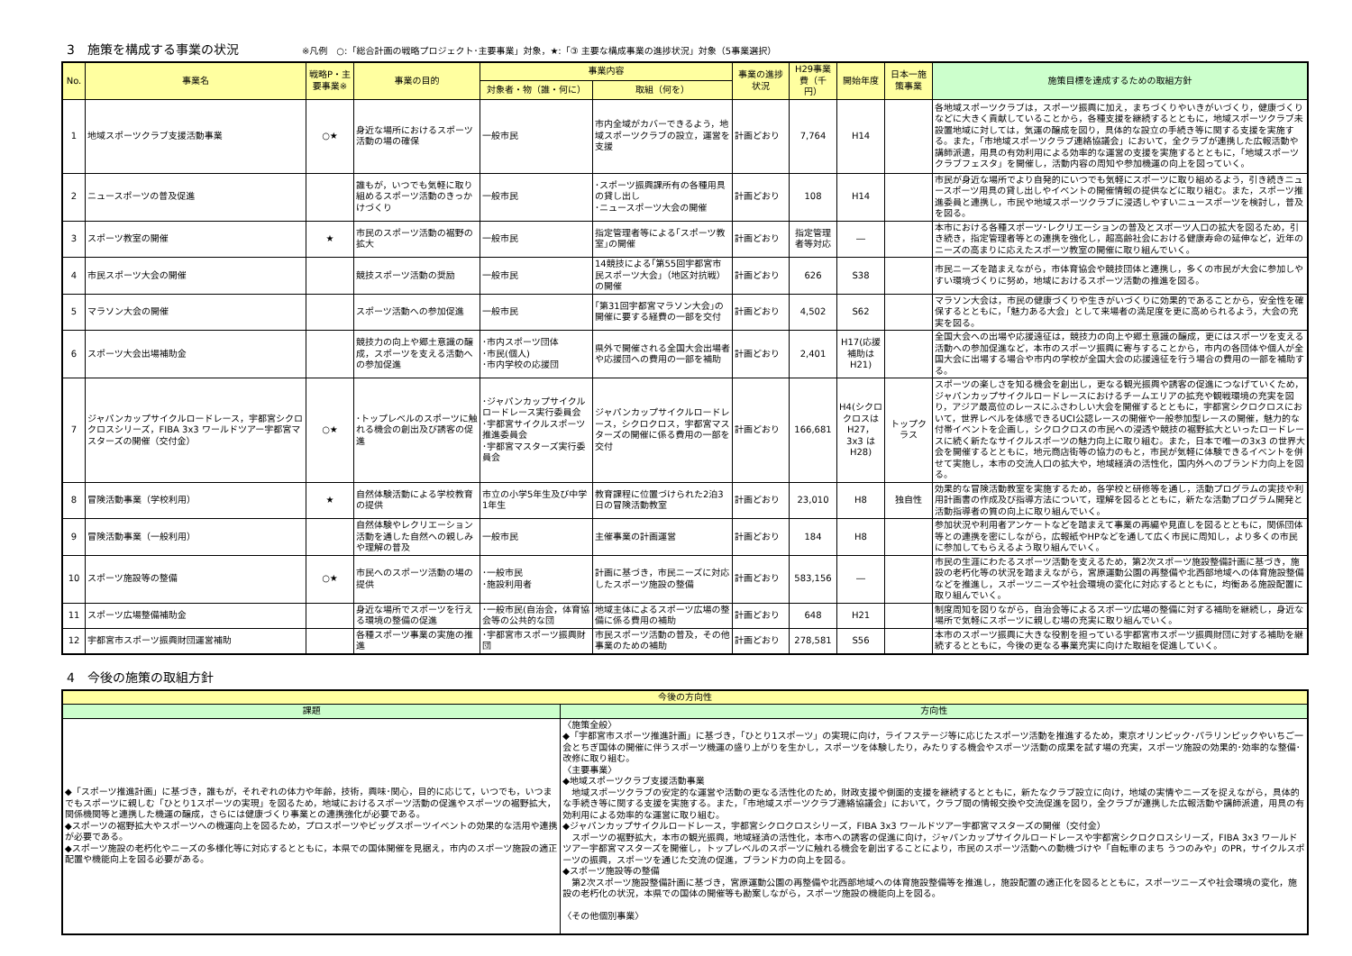3　施策を構成する事業の状況 ※凡例　○:「総合計画の戦略プロジェクト･主要事業」対象，★:「③ 主要な構成事業の進捗状況」対象（5事業選択）
| No. | 事業名 | 戦略P・主要事業※ | 事業の目的 | 事業内容 | | 事業の進捗状況 | H29事業費（千円） | 開始年度 | 日本一施策事業 | 施策目標を達成するための取組方針 |
| --- | --- | --- | --- | --- | --- | --- | --- | --- | --- | --- |
| | | | | 対象者・物（誰・何に） | 取組（何を） | | | | | |
| 1 | 地域スポーツクラブ支援活動事業 | ○★ | 身近な場所におけるスポーツ活動の場の確保 | 一般市民 | 市内全域がカバーできるよう，地域スポーツクラブの設立，運営を支援 | 計画どおり | 7,764 | H14 | | 各地域スポーツクラブは，スポーツ振興に加え，まちづくりやいきがいづくり，健康づくりなどに大きく貢献していることから，各種支援を継続するとともに，地域スポーツクラブ未設置地域に対しては，気運の醸成を図り，具体的な設立の手続き等に関する支援を実施する。また，「市地域スポーツクラブ連絡協議会」において，全クラブが連携した広報活動や講師派遣，用具の有効利用による効率的な運営の支援を実施するとともに，「地域スポーツクラブフェスタ」を開催し，活動内容の周知や参加機運の向上を図っていく。 |
| 2 | ニュースポーツの普及促進 | | 誰もが，いつでも気軽に取り組めるスポーツ活動のきっかけづくり | 一般市民 | ･スポーツ振興課所有の各種用具の貸し出し ･ニュースポーツ大会の開催 | 計画どおり | 108 | H14 | | 市民が身近な場所でより自発的にいつでも気軽にスポーツに取り組めるよう，引き続きニュースポーツ用具の貸し出しやイベントの開催情報の提供などに取り組む。また，スポーツ推進委員と連携し，市民や地域スポーツクラブに浸透しやすいニュースポーツを検討し，普及を図る。 |
| 3 | スポーツ教室の開催 | ★ | 市民のスポーツ活動の裾野の拡大 | 一般市民 | 指定管理者等による｢スポーツ教室｣の開催 | 計画どおり | 指定管理者等対応 | ― | | 本市における各種スポーツ･レクリエーションの普及とスポーツ人口の拡大を図るため，引き続き，指定管理者等との連携を強化し，超高齢社会における健康寿命の延伸など，近年のニーズの高まりに応えたスポーツ教室の開催に取り組んでいく。 |
| 4 | 市民スポーツ大会の開催 | | 競技スポーツ活動の奨励 | 一般市民 | 14競技による｢第55回宇都宮市民スポーツ大会｣（地区対抗戦）の開催 | 計画どおり | 626 | S38 | | 市民ニーズを踏まえながら，市体育協会や競技団体と連携し，多くの市民が大会に参加しやすい環境づくりに努め，地域におけるスポーツ活動の推進を図る。 |
| 5 | マラソン大会の開催 | | スポーツ活動への参加促進 | 一般市民 | ｢第31回宇都宮マラソン大会｣の開催に要する経費の一部を交付 | 計画どおり | 4,502 | S62 | | マラソン大会は，市民の健康づくりや生きがいづくりに効果的であることから，安全性を確保するとともに，「魅力ある大会」として来場者の満足度を更に高められるよう，大会の充実を図る。 |
| 6 | スポーツ大会出場補助金 | | 競技力の向上や郷土意識の醸成，スポーツを支える活動への参加促進 | ･市内スポーツ団体 ･市民(個人) ･市内学校の応援団 | 県外で開催される全国大会出場者や応援団への費用の一部を補助 | 計画どおり | 2,401 | H17(応援補助はH21) | | 全国大会への出場や応援遠征は，競技力の向上や郷土意識の醸成，更にはスポーツを支える活動への参加促進など，本市のスポーツ振興に寄与することから，市内の各団体や個人が全国大会に出場する場合や市内の学校が全国大会の応援遠征を行う場合の費用の一部を補助する。 |
| 7 | ジャパンカップサイクルロードレース，宇都宮シクロクロスシリーズ，FIBA 3x3 ワールドツアー宇都宮マスターズの開催（交付金） | ○★ | ･トップレベルのスポーツに触れる機会の創出及び誘客の促進 | ･ジャパンカップサイクルロードレース実行委員会 ･宇都宮サイクルスポーツ推進委員会 ･宇都宮マスターズ実行委員会 | ジャパンカップサイクルロードレース，シクロクロス，宇都宮マスターズの開催に係る費用の一部を交付 | 計画どおり | 166,681 | H4(シクロクロスはH27，3x3 はH28) | トップクラス | スポーツの楽しさを知る機会を創出し，更なる観光振興や誘客の促進につなげていくため，ジャパンカップサイクルロードレースにおけるチームエリアの拡充や観戦環境の充実を図り，アジア最高位のレースにふさわしい大会を開催するとともに，宇都宮シクロクロスにおいて，世界レベルを体感できるUCI公認レースの開催や一般参加型レースの開催，魅力的な付帯イベントを企画し，シクロクロスの市民への浸透や競技の裾野拡大といったロードレースに続く新たなサイクルスポーツの魅力向上に取り組む。また，日本で唯一の3x3 の世界大会を開催するとともに，地元商店街等の協力のもと，市民が気軽に体験できるイベントを併せて実施し，本市の交流人口の拡大や，地域経済の活性化，国内外へのブランド力向上を図る。 |
| 8 | 冒険活動事業（学校利用） | ★ | 自然体験活動による学校教育の提供 | 市立の小学5年生及び中学1年生 | 教育課程に位置づけられた2泊3日の冒険活動教室 | 計画どおり | 23,010 | H8 | 独自性 | 効果的な冒険活動教室を実施するため，各学校と研修等を通し，活動プログラムの実技や利用計画書の作成及び指導方法について，理解を図るとともに，新たな活動プログラム開発と活動指導者の質の向上に取り組んでいく。 |
| 9 | 冒険活動事業（一般利用） | | 自然体験やレクリエーション活動を通した自然への親しみや理解の普及 | 一般市民 | 主催事業の計画運営 | 計画どおり | 184 | H8 | | 参加状況や利用者アンケートなどを踏まえて事業の再編や見直しを図るとともに，関係団体等との連携を密にしながら，広報紙やHPなどを通して広く市民に周知し，より多くの市民に参加してもらえるよう取り組んでいく。 |
| 10 | スポーツ施設等の整備 | ○★ | 市民へのスポーツ活動の場の提供 | ･一般市民 ･施設利用者 | 計画に基づき，市民ニーズに対応したスポーツ施設の整備 | 計画どおり | 583,156 | ― | | 市民の生涯にわたるスポーツ活動を支えるため，第2次スポーツ施設整備計画に基づき，施設の老朽化等の状況を踏まえながら，宮原運動公園の再整備や北西部地域への体育施設整備などを推進し，スポーツニーズや社会環境の変化に対応するとともに，均衡ある施設配置に取り組んでいく。 |
| 11 | スポーツ広場整備補助金 | | 身近な場所でスポーツを行える環境の整備の促進 | ･一般市民(自治会，体育協会等の公共的な団 | 地域主体によるスポーツ広場の整備に係る費用の補助 | 計画どおり | 648 | H21 | | 制度周知を図りながら，自治会等によるスポーツ広場の整備に対する補助を継続し，身近な場所で気軽にスポーツに親しむ場の充実に取り組んでいく。 |
| 12 | 宇都宮市スポーツ振興財団運営補助 | | 各種スポーツ事業の実施の推進 | ･宇都宮市スポーツ振興財団 | 市民スポーツ活動の普及，その他事業のための補助 | 計画どおり | 278,581 | S56 | | 本市のスポーツ振興に大きな役割を担っている宇都宮市スポーツ振興財団に対する補助を継続するとともに，今後の更なる事業充実に向けた取組を促進していく。 |
4　今後の施策の取組方針
| 今後の方向性 | |
| --- | --- |
| 課題 | 方向性 |
| ◆「スポーツ推進計画」に基づき，誰もが，それぞれの体力や年齢，技術，興味･関心，目的に応じて，いつでも，いつまでもスポーツに親しむ「ひとり1スポーツの実現」を図るため，地域におけるスポーツ活動の促進やスポーツの裾野拡大，関係機関等と連携した機運の醸成，さらには健康づくり事業との連携強化が必要である。 ◆スポーツの裾野拡大やスポーツへの機運向上を図るため，プロスポーツやビッグスポーツイベントの効果的な活用や連携が必要である。 ◆スポーツ施設の老朽化やニーズの多様化等に対応するとともに，本県での国体開催を見据え，市内のスポーツ施設の適正配置や機能向上を図る必要がある。 | 〈施策全般〉 ◆「宇都宮市スポーツ推進計画」に基づき，「ひとり1スポーツ」の実現に向け，ライフステージ等に応じたスポーツ活動を推進するため，東京オリンピック･パラリンピックやいちご一会とちぎ国体の開催に伴うスポーツ機運の盛り上がりを生かし，スポーツを体験したり，みたりする機会やスポーツ活動の成果を試す場の充実，スポーツ施設の効果的･効率的な整備･改修に取り組む。 〈主要事業〉 ◆地域スポーツクラブ支援活動事業 地域スポーツクラブの安定的な運営や活動の更なる活性化のため，財政支援や側面的支援を継続するとともに，新たなクラブ設立に向け，地域の実情やニーズを捉えながら，具体的な手続き等に関する支援を実施する。また，「市地域スポーツクラブ連絡協議会」において，クラブ間の情報交換や交流促進を図り，全クラブが連携した広報活動や講師派遣，用具の有効利用による効率的な運営に取り組む。 ◆ジャパンカップサイクルロードレース，宇都宮シクロクロスシリーズ，FIBA 3x3 ワールドツアー宇都宮マスターズの開催（交付金） スポーツの裾野拡大，本市の観光振興，地域経済の活性化，本市への誘客の促進に向け，ジャパンカップサイクルロードレースや宇都宮シクロクロスシリーズ，FIBA 3x3 ワールドツアー宇都宮マスターズを開催し，トップレベルのスポーツに触れる機会を創出することにより，市民のスポーツ活動への動機づけや「自転車のまち うつのみや」のPR，サイクルスポーツの振興，スポーツを通じた交流の促進，ブランド力の向上を図る。 ◆スポーツ施設等の整備 第2次スポーツ施設整備計画に基づき，宮原運動公園の再整備や北西部地域への体育施設整備等を推進し，施設配置の適正化を図るとともに，スポーツニーズや社会環境の変化，施設の老朽化の状況，本県での国体の開催等も勘案しながら，スポーツ施設の機能向上を図る。 〈その他個別事業〉 |